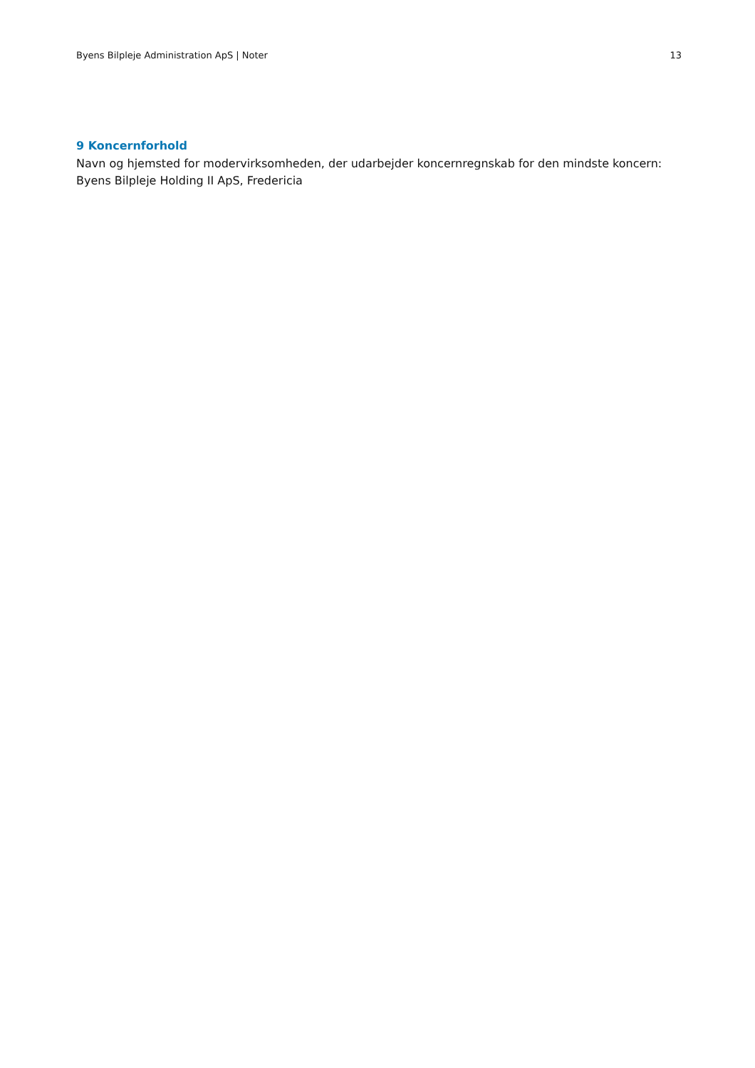Byens Bilpleje Administration ApS | Noter 13
9 Koncernforhold
Navn og hjemsted for modervirksomheden, der udarbejder koncernregnskab for den mindste koncern:
Byens Bilpleje Holding II ApS, Fredericia